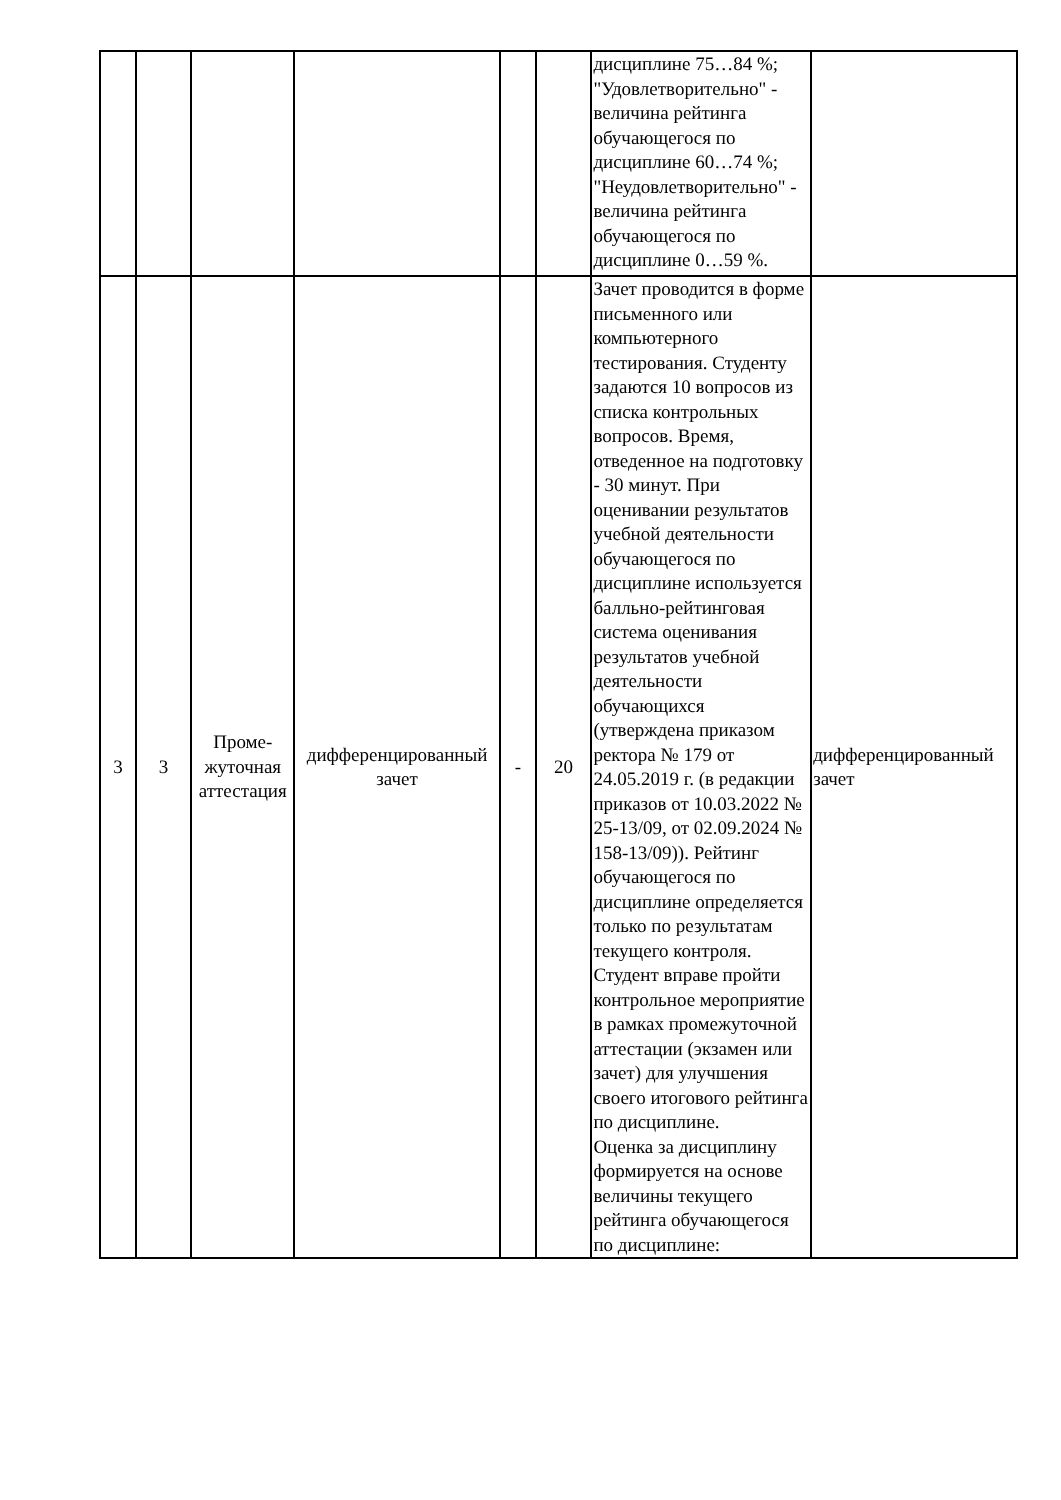| | | | | | | дисциплине 75…84 %; "Удовлетворительно" - величина рейтинга обучающегося по дисциплине 60…74 %; "Неудовлетворительно" - величина рейтинга обучающегося по дисциплине 0…59 %. | |
| 3 | 3 | Проме- жуточная аттестация | дифференцированный зачет | - | 20 | Зачет проводится в форме письменного или компьютерного тестирования. Студенту задаются 10 вопросов из списка контрольных вопросов. Время, отведенное на подготовку - 30 минут. При оценивании результатов учебной деятельности обучающегося по дисциплине используется балльно-рейтинговая система оценивания результатов учебной деятельности обучающихся (утверждена приказом ректора № 179 от 24.05.2019 г. (в редакции приказов от 10.03.2022 № 25-13/09, от 02.09.2024 № 158-13/09)). Рейтинг обучающегося по дисциплине определяется только по результатам текущего контроля. Студент вправе пройти контрольное мероприятие в рамках промежуточной аттестации (экзамен или зачет) для улучшения своего итогового рейтинга по дисциплине. Оценка за дисциплину формируется на основе величины текущего рейтинга обучающегося по дисциплине: | дифференцированный зачет |